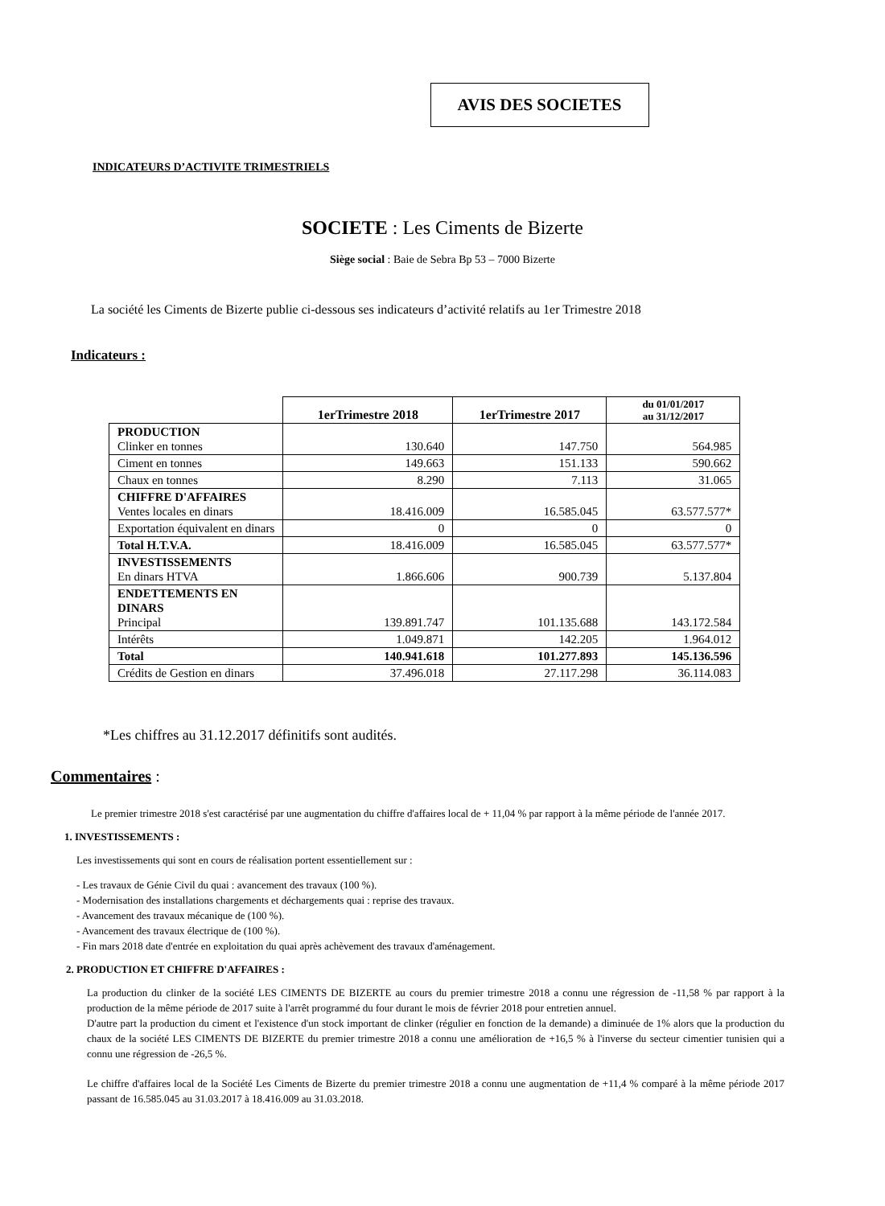AVIS DES SOCIETES
INDICATEURS D’ACTIVITE TRIMESTRIELS
SOCIETE : Les Ciments de Bizerte
Siège social : Baie de Sebra Bp 53 – 7000 Bizerte
La société les Ciments de Bizerte publie ci-dessous ses indicateurs d’activité relatifs au 1er Trimestre 2018
Indicateurs :
| | 1erTrimestre 2018 | 1erTrimestre 2017 | du 01/01/2017 au 31/12/2017 |
| PRODUCTION Clinker en tonnes | 130.640 | 147.750 | 564.985 |
| Ciment en tonnes | 149.663 | 151.133 | 590.662 |
| Chaux en tonnes | 8.290 | 7.113 | 31.065 |
| CHIFFRE D'AFFAIRES Ventes locales en dinars | 18.416.009 | 16.585.045 | 63.577.577* |
| Exportation équivalent en dinars | 0 | 0 | 0 |
| Total H.T.V.A. | 18.416.009 | 16.585.045 | 63.577.577* |
| INVESTISSEMENTS En dinars HTVA | 1.866.606 | 900.739 | 5.137.804 |
| ENDETTEMENTS EN DINARS Principal | 139.891.747 | 101.135.688 | 143.172.584 |
| Intérêts | 1.049.871 | 142.205 | 1.964.012 |
| Total | 140.941.618 | 101.277.893 | 145.136.596 |
| Crédits de Gestion en dinars | 37.496.018 | 27.117.298 | 36.114.083 |
*Les chiffres au 31.12.2017 définitifs sont audités.
Commentaires :
Le premier trimestre 2018 s'est caractérisé par une augmentation du chiffre d'affaires local de + 11,04 % par rapport à la même période de l'année 2017.
1. INVESTISSEMENTS :
Les investissements qui sont en cours de réalisation portent essentiellement sur :
- Les travaux de Génie Civil du quai : avancement des travaux (100 %).
- Modernisation des installations chargements et déchargements quai : reprise des travaux.
- Avancement des travaux mécanique de (100 %).
- Avancement des travaux électrique de (100 %).
- Fin mars 2018 date d'entrée en exploitation du quai après achèvement des travaux d'aménagement.
2. PRODUCTION ET CHIFFRE D'AFFAIRES :
La production du clinker de la société LES CIMENTS DE BIZERTE au cours du premier trimestre 2018 a connu une régression de -11,58 % par rapport à la production de la même période de 2017 suite à l'arrêt programmé du four durant le mois de février 2018 pour entretien annuel.
D'autre part la production du ciment et l'existence d'un stock important de clinker (régulier en fonction de la demande) a diminuée de 1% alors que la production du chaux de la société LES CIMENTS DE BIZERTE du premier trimestre 2018 a connu une amélioration de +16,5 % à l'inverse du secteur cimentier tunisien qui a connu une régression de -26,5 %.
Le chiffre d'affaires local de la Société Les Ciments de Bizerte du premier trimestre 2018 a connu une augmentation de +11,4 % comparé à la même période 2017 passant de 16.585.045 au 31.03.2017 à 18.416.009 au 31.03.2018.